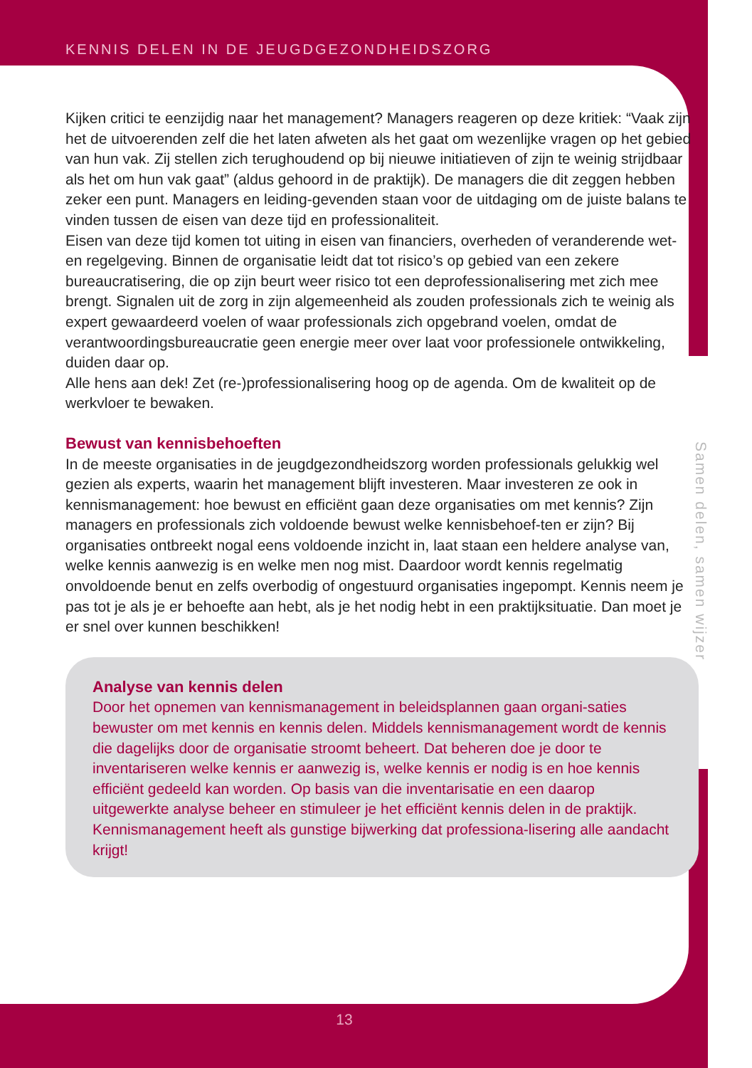KENNIS DELEN IN DE JEUGDGEZONDHEIDSZORG
Kijken critici te eenzijdig naar het management? Managers reageren op deze kritiek: “Vaak zijn het de uitvoerenden zelf die het laten afweten als het gaat om wezenlijke vragen op het gebied van hun vak. Zij stellen zich terughoudend op bij nieuwe initiatieven of zijn te weinig strijdbaar als het om hun vak gaat” (aldus gehoord in de praktijk). De managers die dit zeggen hebben zeker een punt. Managers en leiding-gevenden staan voor de uitdaging om de juiste balans te vinden tussen de eisen van deze tijd en professionaliteit.
Eisen van deze tijd komen tot uiting in eisen van financiers, overheden of veranderende wet- en regelgeving. Binnen de organisatie leidt dat tot risico’s op gebied van een zekere bureaucratisering, die op zijn beurt weer risico tot een deprofessionalisering met zich mee brengt. Signalen uit de zorg in zijn algemeenheid als zouden professionals zich te weinig als expert gewaardeerd voelen of waar professionals zich opgebrand voelen, omdat de verantwoordingsbureaucratie geen energie meer over laat voor professionele ontwikkeling, duiden daar op.
Alle hens aan dek! Zet (re-)professionalisering hoog op de agenda. Om de kwaliteit op de werkvloer te bewaken.
Bewust van kennisbehoeften
In de meeste organisaties in de jeugdgezondheidszorg worden professionals gelukkig wel gezien als experts, waarin het management blijft investeren. Maar investeren ze ook in kennismanagement: hoe bewust en efficiënt gaan deze organisaties om met kennis? Zijn managers en professionals zich voldoende bewust welke kennisbehoef-ten er zijn? Bij organisaties ontbreekt nogal eens voldoende inzicht in, laat staan een heldere analyse van, welke kennis aanwezig is en welke men nog mist. Daardoor wordt kennis regelmatig onvoldoende benut en zelfs overbodig of ongestuurd organisaties ingepompt. Kennis neem je pas tot je als je er behoefte aan hebt, als je het nodig hebt in een praktijksituatie. Dan moet je er snel over kunnen beschikken!
Analyse van kennis delen
Door het opnemen van kennismanagement in beleidsplannen gaan organi-saties bewuster om met kennis en kennis delen. Middels kennismanagement wordt de kennis die dagelijks door de organisatie stroomt beheert. Dat beheren doe je door te inventariseren welke kennis er aanwezig is, welke kennis er nodig is en hoe kennis efficiënt gedeeld kan worden. Op basis van die inventarisatie en een daarop uitgewerkte analyse beheer en stimuleer je het efficiënt kennis delen in de praktijk. Kennismanagement heeft als gunstige bijwerking dat professiona-lisering alle aandacht krijgt!
Samen delen, samen wijzer
13